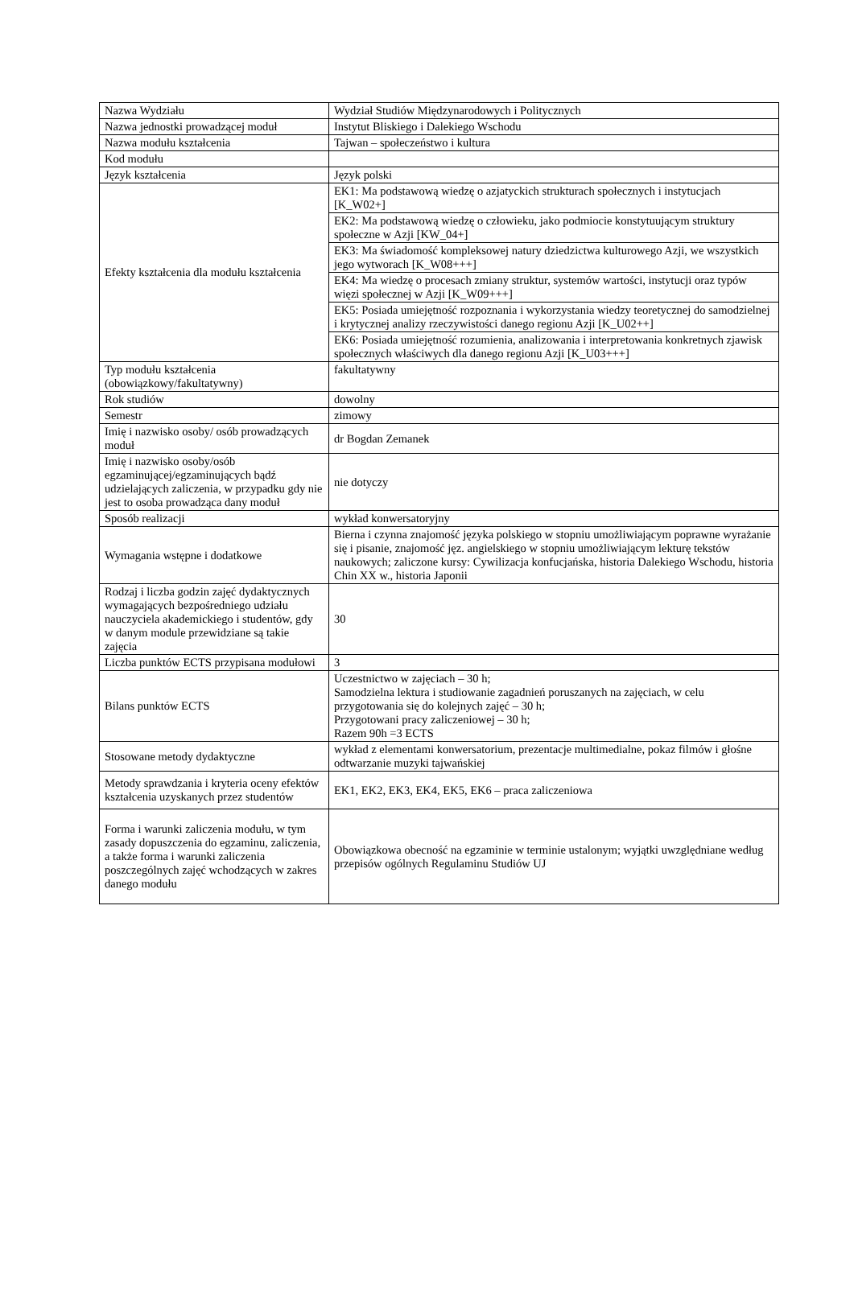| Nazwa Wydziału | Wydział Studiów Międzynarodowych i Politycznych |
| Nazwa jednostki prowadzącej moduł | Instytut Bliskiego i Dalekiego Wschodu |
| Nazwa modułu kształcenia | Tajwan – społeczeństwo i kultura |
| Kod modułu | |
| Język kształcenia | Język polski |
| Efekty kształcenia dla modułu kształcenia | EK1: Ma podstawową wiedzę o azjatyckich strukturach społecznych i instytucjach [K_W02+] |
| | EK2: Ma podstawową wiedzę o człowieku, jako podmiocie konstytuującym struktury społeczne w Azji [KW_04+] |
| | EK3: Ma świadomość kompleksowej natury dziedzictwa kulturowego Azji, we wszystkich jego wytworach [K_W08+++] |
| | EK4: Ma wiedzę o procesach zmiany struktur, systemów wartości, instytucji oraz typów więzi społecznej w Azji [K_W09+++] |
| | EK5: Posiada umiejętność rozpoznania i wykorzystania wiedzy teoretycznej do samodzielnej i krytycznej analizy rzeczywistości danego regionu Azji [K_U02++] |
| | EK6: Posiada umiejętność rozumienia, analizowania i interpretowania konkretnych zjawisk społecznych właściwych dla danego regionu Azji [K_U03+++] |
| Typ modułu kształcenia (obowiązkowy/fakultatywny) | fakultatywny |
| Rok studiów | dowolny |
| Semestr | zimowy |
| Imię i nazwisko osoby/ osób prowadzących moduł | dr Bogdan Zemanek |
| Imię i nazwisko osoby/osób egzaminującej/egzaminujących bądź udzielających zaliczenia, w przypadku gdy nie jest to osoba prowadząca dany moduł | nie dotyczy |
| Sposób realizacji | wykład konwersatoryjny |
| Wymagania wstępne i dodatkowe | Bierna i czynna znajomość języka polskiego w stopniu umożliwiającym poprawne wyrażanie się i pisanie, znajomość jęz. angielskiego w stopniu umożliwiającym lekturę tekstów naukowych; zaliczone kursy: Cywilizacja konfucjańska, historia Dalekiego Wschodu, historia Chin XX w., historia Japonii |
| Rodzaj i liczba godzin zajęć dydaktycznych wymagających bezpośredniego udziału nauczyciela akademickiego i studentów, gdy w danym module przewidziane są takie zajęcia | 30 |
| Liczba punktów ECTS przypisana modułowi | 3 |
| Bilans punktów ECTS | Uczestnictwo w zajęciach – 30 h; Samodzielna lektura i studiowanie zagadnień poruszanych na zajęciach, w celu przygotowania się do kolejnych zajęć – 30 h; Przygotowani pracy zaliczeniowej – 30 h; Razem 90h =3 ECTS |
| Stosowane metody dydaktyczne | wykład z elementami konwersatorium, prezentacje multimedialne, pokaz filmów i głośne odtwarzanie muzyki tajwańskiej |
| Metody sprawdzania i kryteria oceny efektów kształcenia uzyskanych przez studentów | EK1, EK2, EK3, EK4, EK5, EK6 – praca zaliczeniowa |
| Forma i warunki zaliczenia modułu, w tym zasady dopuszczenia do egzaminu, zaliczenia, a także forma i warunki zaliczenia poszczególnych zajęć wchodzących w zakres danego modułu | Obowiązkowa obecność na egzaminie w terminie ustalonym; wyjątki uwzględniane według przepisów ogólnych Regulaminu Studiów UJ |